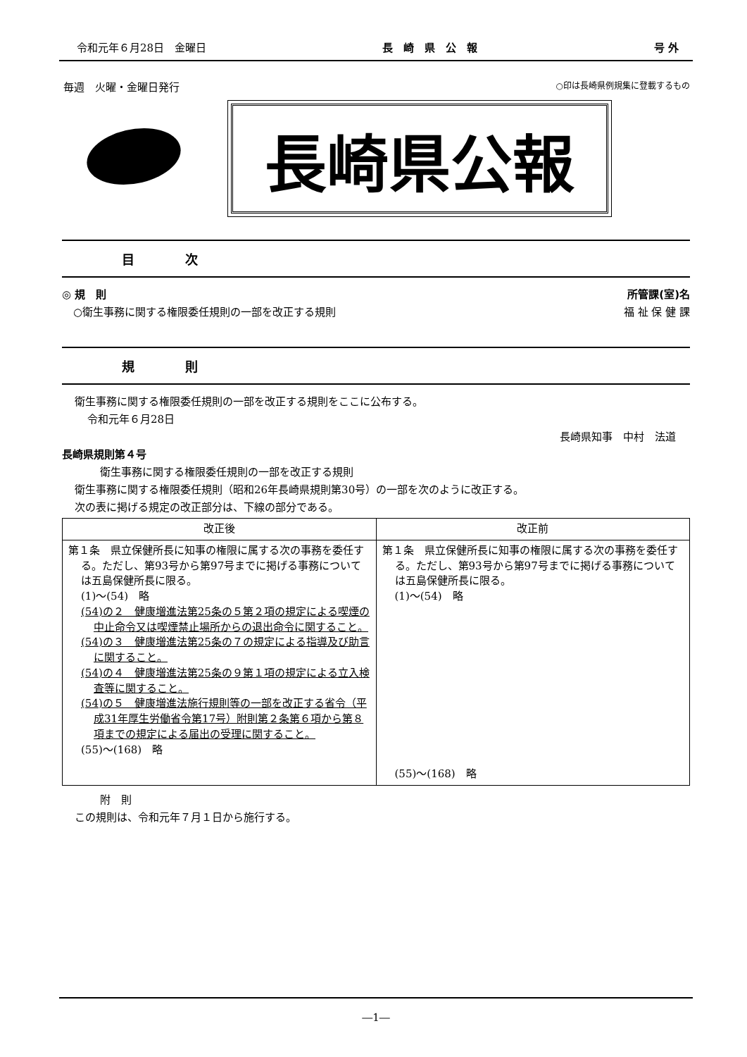令和元年６月28日　金曜日 長　崎　県　公　報 号 外
毎週　火曜・金曜日発行 ○印は長崎県例規集に登載するもの
長崎県公報
目　　　　次
◎ 規　則 所管課(室)名
○衛生事務に関する権限委任規則の一部を改正する規則 福 祉 保 健 課
規　　　　則
衛生事務に関する権限委任規則の一部を改正する規則をここに公布する。
令和元年６月28日
長崎県知事　中村　法道
長崎県規則第４号
衛生事務に関する権限委任規則の一部を改正する規則
衛生事務に関する権限委任規則（昭和26年長崎県規則第30号）の一部を次のように改正する。
次の表に掲げる規定の改正部分は、下線の部分である。
| 改正後 | 改正前 |
| --- | --- |
| 第１条 県立保健所長に知事の権限に属する次の事務を委任する。ただし、第93号から第97号までに掲げる事務については五島保健所長に限る。 (1)～(54) 略 (54)の２ 健康増進法第25条の５第２項の規定による喫煙の中止命令又は喫煙禁止場所からの退出命令に関すること。 (54)の３ 健康増進法第25条の７の規定による指導及び助言に関すること。 (54)の４ 健康増進法第25条の９第１項の規定による立入検査等に関すること。 (54)の５ 健康増進法施行規則等の一部を改正する省令（平成31年厚生労働省令第17号）附則第２条第６項から第８項までの規定による届出の受理に関すること。 (55)～(168) 略 | 第１条 県立保健所長に知事の権限に属する次の事務を委任する。ただし、第93号から第97号までに掲げる事務については五島保健所長に限る。 (1)～(54) 略 (55)～(168) 略 |
附　則
この規則は、令和元年７月１日から施行する。
―1―